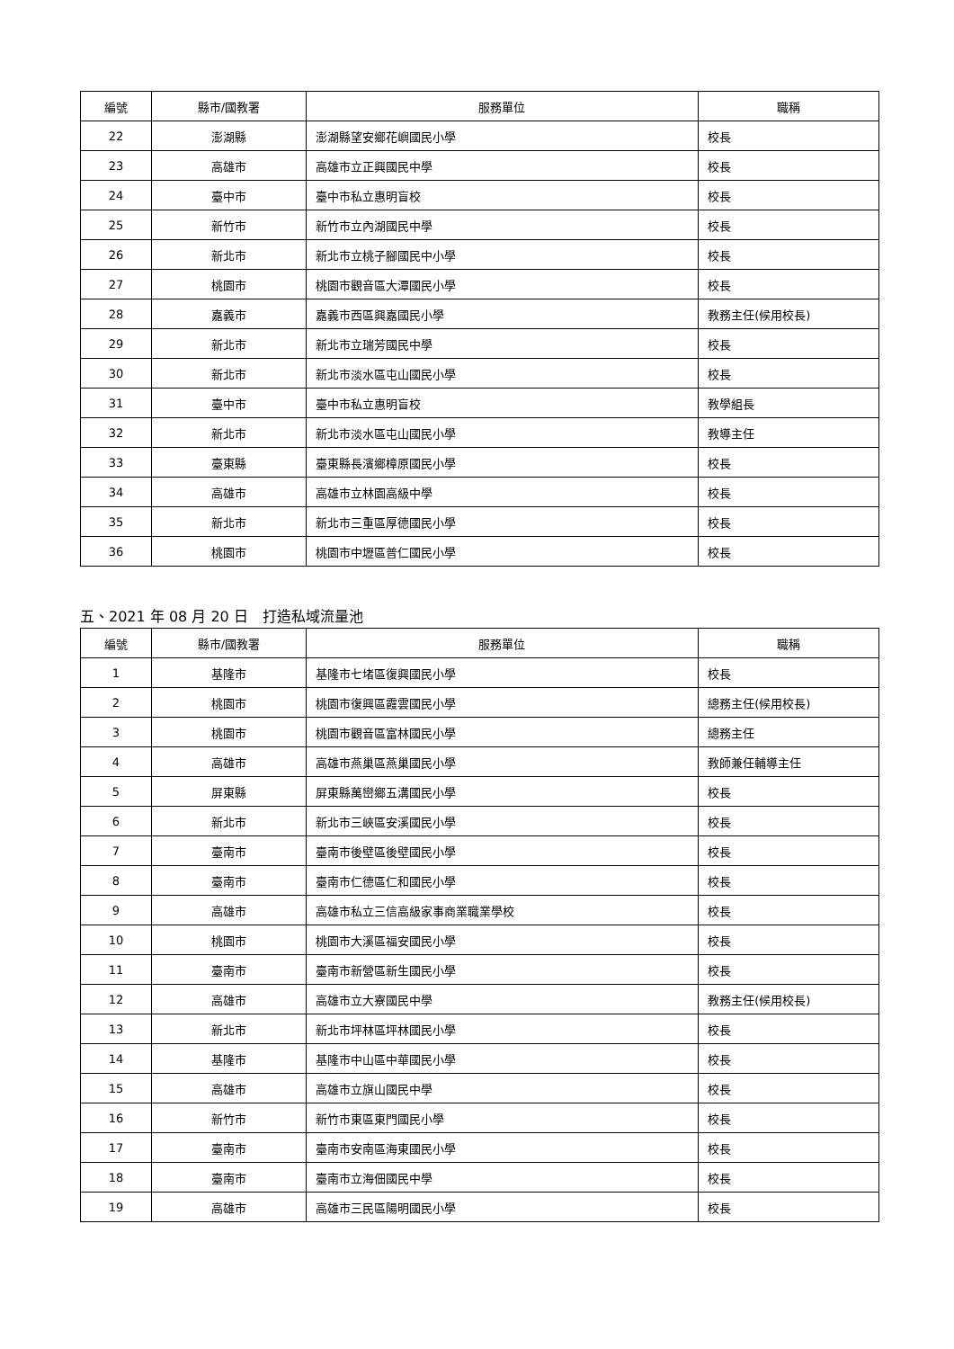| 編號 | 縣市/國教署 | 服務單位 | 職稱 |
| --- | --- | --- | --- |
| 22 | 澎湖縣 | 澎湖縣望安鄉花嶼國民小學 | 校長 |
| 23 | 高雄市 | 高雄市立正興國民中學 | 校長 |
| 24 | 臺中市 | 臺中市私立惠明盲校 | 校長 |
| 25 | 新竹市 | 新竹市立內湖國民中學 | 校長 |
| 26 | 新北市 | 新北市立桃子腳國民中小學 | 校長 |
| 27 | 桃園市 | 桃園市觀音區大潭國民小學 | 校長 |
| 28 | 嘉義市 | 嘉義市西區興嘉國民小學 | 教務主任(候用校長) |
| 29 | 新北市 | 新北市立瑞芳國民中學 | 校長 |
| 30 | 新北市 | 新北市淡水區屯山國民小學 | 校長 |
| 31 | 臺中市 | 臺中市私立惠明盲校 | 教學組長 |
| 32 | 新北市 | 新北市淡水區屯山國民小學 | 教導主任 |
| 33 | 臺東縣 | 臺東縣長濱鄉樟原國民小學 | 校長 |
| 34 | 高雄市 | 高雄市立林園高級中學 | 校長 |
| 35 | 新北市 | 新北市三重區厚德國民小學 | 校長 |
| 36 | 桃園市 | 桃園市中壢區普仁國民小學 | 校長 |
五、2021 年 08 月 20 日　打造私域流量池
| 編號 | 縣市/國教署 | 服務單位 | 職稱 |
| --- | --- | --- | --- |
| 1 | 基隆市 | 基隆市七堵區復興國民小學 | 校長 |
| 2 | 桃園市 | 桃園市復興區霞雲國民小學 | 總務主任(候用校長) |
| 3 | 桃園市 | 桃園市觀音區富林國民小學 | 總務主任 |
| 4 | 高雄市 | 高雄市燕巢區燕巢國民小學 | 教師兼任輔導主任 |
| 5 | 屏東縣 | 屏東縣萬巒鄉五溝國民小學 | 校長 |
| 6 | 新北市 | 新北市三峽區安溪國民小學 | 校長 |
| 7 | 臺南市 | 臺南市後壁區後壁國民小學 | 校長 |
| 8 | 臺南市 | 臺南市仁德區仁和國民小學 | 校長 |
| 9 | 高雄市 | 高雄市私立三信高級家事商業職業學校 | 校長 |
| 10 | 桃園市 | 桃園市大溪區福安國民小學 | 校長 |
| 11 | 臺南市 | 臺南市新營區新生國民小學 | 校長 |
| 12 | 高雄市 | 高雄市立大寮國民中學 | 教務主任(候用校長) |
| 13 | 新北市 | 新北市坪林區坪林國民小學 | 校長 |
| 14 | 基隆市 | 基隆市中山區中華國民小學 | 校長 |
| 15 | 高雄市 | 高雄市立旗山國民中學 | 校長 |
| 16 | 新竹市 | 新竹市東區東門國民小學 | 校長 |
| 17 | 臺南市 | 臺南市安南區海東國民小學 | 校長 |
| 18 | 臺南市 | 臺南市立海佃國民中學 | 校長 |
| 19 | 高雄市 | 高雄市三民區陽明國民小學 | 校長 |